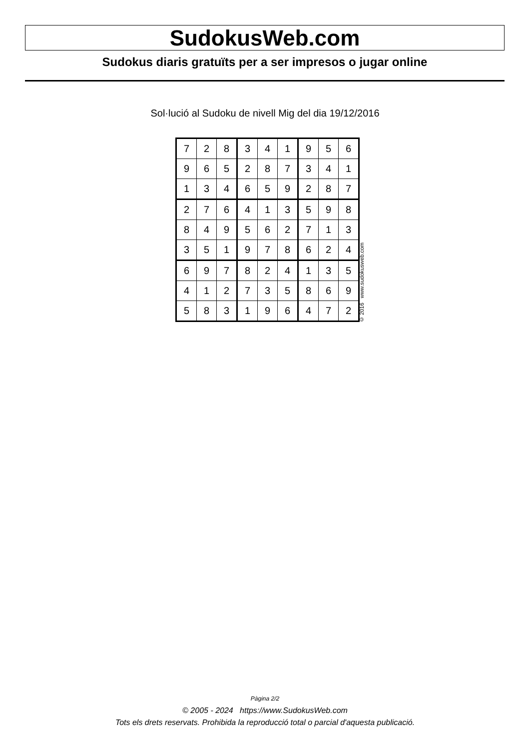SudokusWeb.com
Sudokus diaris gratuïts per a ser impresos o jugar online
Sol·lució al Sudoku de nivell Mig del dia 19/12/2016
| 7 | 2 | 8 | 3 | 4 | 1 | 9 | 5 | 6 |
| 9 | 6 | 5 | 2 | 8 | 7 | 3 | 4 | 1 |
| 1 | 3 | 4 | 6 | 5 | 9 | 2 | 8 | 7 |
| 2 | 7 | 6 | 4 | 1 | 3 | 5 | 9 | 8 |
| 8 | 4 | 9 | 5 | 6 | 2 | 7 | 1 | 3 |
| 3 | 5 | 1 | 9 | 7 | 8 | 6 | 2 | 4 |
| 6 | 9 | 7 | 8 | 2 | 4 | 1 | 3 | 5 |
| 4 | 1 | 2 | 7 | 3 | 5 | 8 | 6 | 9 |
| 5 | 8 | 3 | 1 | 9 | 6 | 4 | 7 | 2 |
© 2016 www.sudokusweb.com
Pàgina 2/2
© 2005 - 2024 https://www.SudokusWeb.com
Tots els drets reservats. Prohibida la reproducció total o parcial d'aquesta publicació.